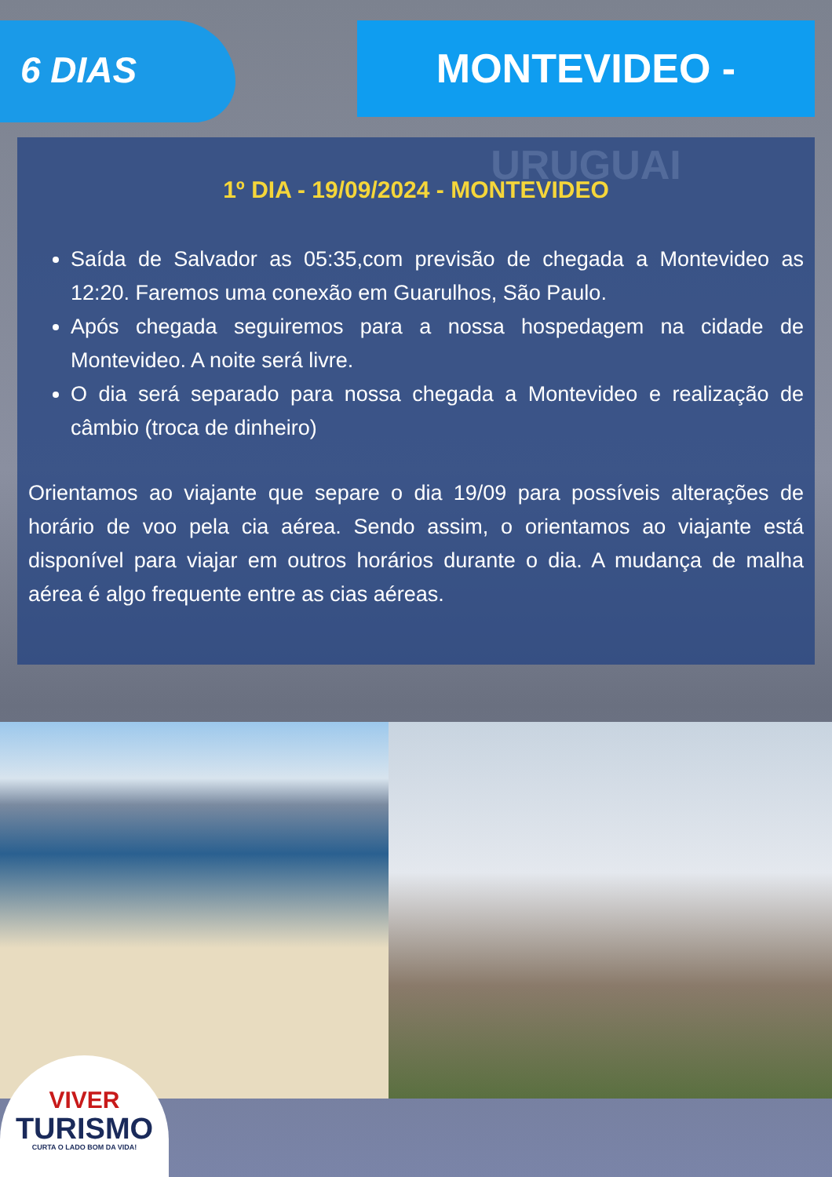6 DIAS
MONTEVIDEO - URUGUAI
1º DIA - 19/09/2024 - MONTEVIDEO
Saída de Salvador as 05:35,com previsão de chegada a Montevideo as 12:20. Faremos uma conexão em Guarulhos, São Paulo.
Após chegada seguiremos para a nossa hospedagem na cidade de Montevideo. A noite será livre.
O dia será separado para nossa chegada a Montevideo e realização de câmbio (troca de dinheiro)
Orientamos ao viajante que separe o dia 19/09 para possíveis alterações de horário de voo pela cia aérea. Sendo assim, o orientamos ao viajante está disponível para viajar em outros horários durante o dia. A mudança de malha aérea é algo frequente entre as cias aéreas.
VIVER
TURISMO
CURTA O LADO BOM DA VIDA!